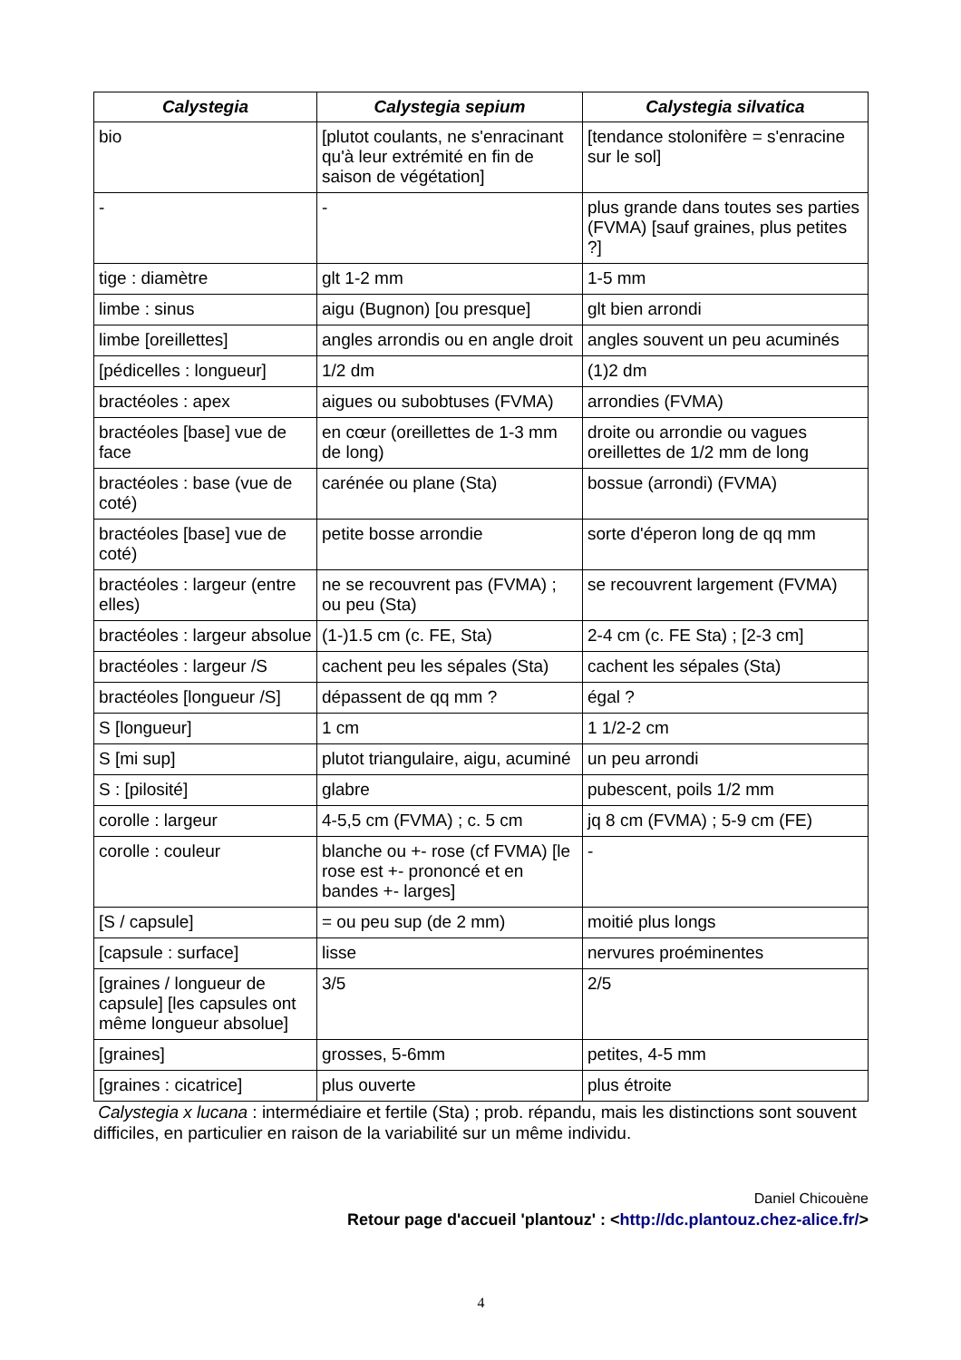| Calystegia | Calystegia sepium | Calystegia silvatica |
| --- | --- | --- |
| bio | [plutot coulants, ne s'enracinant qu'à leur extrémité en fin de saison de végétation] | [tendance stolonifère = s'enracine sur le sol] |
| - | - | plus grande dans toutes ses parties (FVMA) [sauf graines, plus petites ?] |
| tige : diamètre | glt 1-2 mm | 1-5 mm |
| limbe : sinus | aigu (Bugnon) [ou presque] | glt bien arrondi |
| limbe [oreillettes] | angles arrondis ou en angle droit | angles souvent un peu acuminés |
| [pédicelles : longueur] | 1/2 dm | (1)2 dm |
| bractéoles : apex | aigues ou subobtuses (FVMA) | arrondies (FVMA) |
| bractéoles [base] vue de face | en cœur (oreillettes de 1-3 mm de long) | droite ou arrondie ou vagues oreillettes de 1/2 mm de long |
| bractéoles : base (vue de coté) | carénée ou plane (Sta) | bossue (arrondi) (FVMA) |
| bractéoles [base] vue de coté) | petite bosse arrondie | sorte d'éperon long de qq mm |
| bractéoles : largeur (entre elles) | ne se recouvrent pas (FVMA) ; ou peu (Sta) | se recouvrent largement (FVMA) |
| bractéoles : largeur absolue | (1-)1.5 cm (c. FE, Sta) | 2-4 cm (c. FE Sta) ; [2-3 cm] |
| bractéoles : largeur /S | cachent peu les sépales (Sta) | cachent les sépales (Sta) |
| bractéoles [longueur /S] | dépassent de qq mm ? | égal ? |
| S [longueur] | 1 cm | 1 1/2-2 cm |
| S [mi sup] | plutot triangulaire, aigu, acuminé | un peu arrondi |
| S : [pilosité] | glabre | pubescent, poils 1/2 mm |
| corolle : largeur | 4-5,5 cm (FVMA) ; c. 5 cm | jq 8 cm (FVMA) ; 5-9 cm (FE) |
| corolle : couleur | blanche ou +- rose (cf FVMA) [le rose est +- prononcé et en bandes +- larges] | - |
| [S / capsule] | = ou peu sup (de 2 mm) | moitié plus longs |
| [capsule : surface] | lisse | nervures proéminentes |
| [graines / longueur de capsule] [les capsules ont même longueur absolue] | 3/5 | 2/5 |
| [graines] | grosses, 5-6mm | petites, 4-5 mm |
| [graines : cicatrice] | plus ouverte | plus étroite |
Calystegia x lucana : intermédiaire et fertile (Sta) ; prob. répandu, mais les distinctions sont souvent difficiles, en particulier en raison de la variabilité sur un même individu.
Daniel Chicouène
Retour page d'accueil 'plantouz' : <http://dc.plantouz.chez-alice.fr/>
4